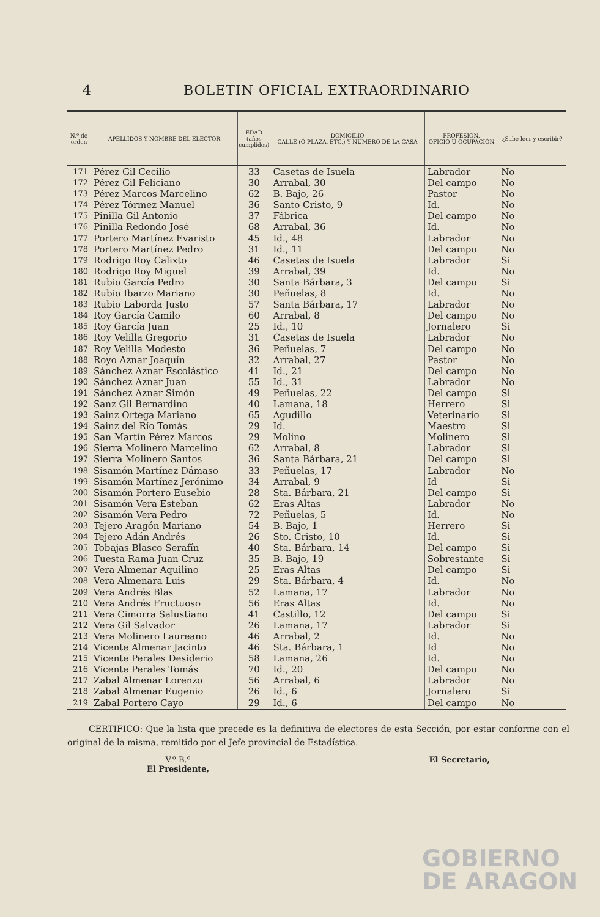4 BOLETIN OFICIAL EXTRAORDINARIO
| N.º de orden | APELLIDOS Y NOMBRE DEL ELECTOR | EDAD (años cumplidos) | DOMICILIO CALLE (Ó PLAZA, ETC.) Y NÚMERO DE LA CASA | PROFESIÓN, OFICIO Ú OCUPACIÓN | ¿Sabe leer y escribir? |
| --- | --- | --- | --- | --- | --- |
| 171 | Pérez Gil Cecilio | 33 | Casetas de Isuela | Labrador | No |
| 172 | Pérez Gil Feliciano | 30 | Arrabal, 30 | Del campo | No |
| 173 | Pérez Marcos Marcelino | 62 | B. Bajo, 26 | Pastor | No |
| 174 | Pérez Tórmez Manuel | 36 | Santo Cristo, 9 | Id. | No |
| 175 | Pinilla Gil Antonio | 37 | Fábrica | Del campo | No |
| 176 | Pinilla Redondo José | 68 | Arrabal, 36 | Id. | No |
| 177 | Portero Martínez Evaristo | 45 | Id., 48 | Labrador | No |
| 178 | Portero Martínez Pedro | 31 | Id., 11 | Del campo | No |
| 179 | Rodrigo Roy Calixto | 46 | Casetas de Isuela | Labrador | Si |
| 180 | Rodrigo Roy Miguel | 39 | Arrabal, 39 | Id. | No |
| 181 | Rubio García Pedro | 30 | Santa Bárbara, 3 | Del campo | Si |
| 182 | Rubio Ibarzo Mariano | 30 | Peñuelas, 8 | Id. | No |
| 183 | Rubio Laborda Justo | 57 | Santa Bárbara, 17 | Labrador | No |
| 184 | Roy García Camilo | 60 | Arrabal, 8 | Del campo | No |
| 185 | Roy García Juan | 25 | Id., 10 | Jornalero | Si |
| 186 | Roy Velilla Gregorio | 31 | Casetas de Isuela | Labrador | No |
| 187 | Roy Velilla Modesto | 36 | Peñuelas, 7 | Del campo | No |
| 188 | Royo Aznar Joaquín | 32 | Arrabal, 27 | Pastor | No |
| 189 | Sánchez Aznar Escolástico | 41 | Id., 21 | Del campo | No |
| 190 | Sánchez Aznar Juan | 55 | Id., 31 | Labrador | No |
| 191 | Sánchez Aznar Simón | 49 | Peñuelas, 22 | Del campo | Si |
| 192 | Sanz Gil Bernardino | 40 | Lamana, 18 | Herrero | Si |
| 193 | Sainz Ortega Mariano | 65 | Agudillo | Veterinario | Si |
| 194 | Sainz del Río Tomás | 29 | Id. | Maestro | Si |
| 195 | San Martín Pérez Marcos | 29 | Molino | Molinero | Si |
| 196 | Sierra Molinero Marcelino | 62 | Arrabal, 8 | Labrador | Si |
| 197 | Sierra Molinero Santos | 36 | Santa Bárbara, 21 | Del campo | Si |
| 198 | Sisamón Martínez Dámaso | 33 | Peñuelas, 17 | Labrador | No |
| 199 | Sisamón Martínez Jerónimo | 34 | Arrabal, 9 | Id | Si |
| 200 | Sisamón Portero Eusebio | 28 | Sta. Bárbara, 21 | Del campo | Si |
| 201 | Sisamón Vera Esteban | 62 | Eras Altas | Labrador | No |
| 202 | Sisamón Vera Pedro | 72 | Peñuelas, 5 | Id. | No |
| 203 | Tejero Aragón Mariano | 54 | B. Bajo, 1 | Herrero | Si |
| 204 | Tejero Adán Andrés | 26 | Sto. Cristo, 10 | Id. | Si |
| 205 | Tobajas Blasco Serafín | 40 | Sta. Bárbara, 14 | Del campo | Si |
| 206 | Tuesta Rama Juan Cruz | 35 | B. Bajo, 19 | Sobrestante | Si |
| 207 | Vera Almenar Aquilino | 25 | Eras Altas | Del campo | Si |
| 208 | Vera Almenara Luis | 29 | Sta. Bárbara, 4 | Id. | No |
| 209 | Vera Andrés Blas | 52 | Lamana, 17 | Labrador | No |
| 210 | Vera Andrés Fructuoso | 56 | Eras Altas | Id. | No |
| 211 | Vera Cimorra Salustiano | 41 | Castillo, 12 | Del campo | Si |
| 212 | Vera Gil Salvador | 26 | Lamana, 17 | Labrador | Si |
| 213 | Vera Molinero Laureano | 46 | Arrabal, 2 | Id. | No |
| 214 | Vicente Almenar Jacinto | 46 | Sta. Bárbara, 1 | Id | No |
| 215 | Vicente Perales Desiderio | 58 | Lamana, 26 | Id. | No |
| 216 | Vicente Perales Tomás | 70 | Id., 20 | Del campo | No |
| 217 | Zabal Almenar Lorenzo | 56 | Arrabal, 6 | Labrador | No |
| 218 | Zabal Almenar Eugenio | 26 | Id., 6 | Jornalero | Si |
| 219 | Zabal Portero Cayo | 29 | Id., 6 | Del campo | No |
CERTIFICO: Que la lista que precede es la definitiva de electores de esta Sección, por estar conforme con el original de la misma, remitido por el Jefe provincial de Estadística.
V.º B.º
El Presidente,
El Secretario,
GOBIERNO
DE ARAGON